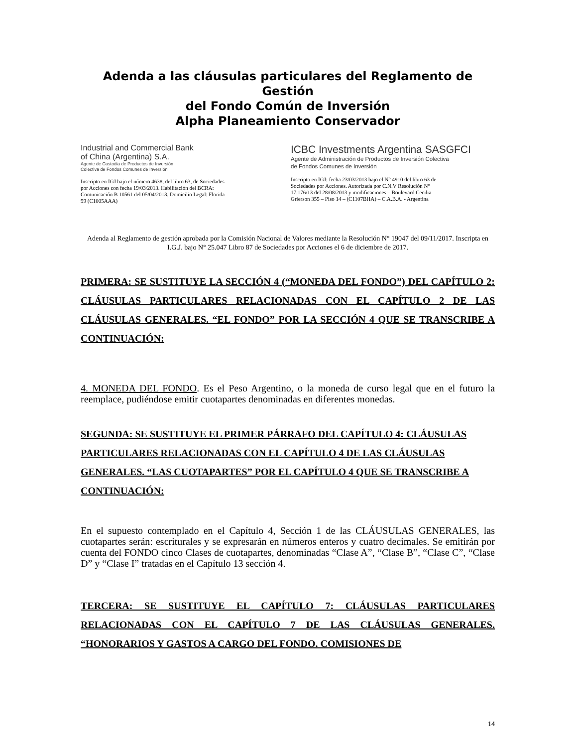Adenda a las cláusulas particulares del Reglamento de Gestión
del Fondo Común de Inversión
Alpha Planeamiento Conservador
Industrial and Commercial Bank
of China (Argentina) S.A.
Agente de Custodia de Productos de Inversión
Colectiva de Fondos Comunes de Inversión
Inscripto en IGJ bajo el número 4638, del libro 63, de Sociedades por Acciones con fecha 19/03/2013. Habilitación del BCRA: Comunicación B 10561 del 05/04/2013. Domicilio Legal: Florida 99 (C1005AAA)
ICBC Investments Argentina SASGFCI
Agente de Administración de Productos de Inversión Colectiva
de Fondos Comunes de Inversión
Inscripto en IGJ: fecha 23/03/2013 bajo el N° 4910 del libro 63 de Sociedades por Acciones. Autorizada por C.N.V Resolución N° 17.176/13 del 28/08/2013 y modificaciones – Boulevard Cecilia Grierson 355 – Piso 14 – (C1107BHA) – C.A.B.A. - Argentina
Adenda al Reglamento de gestión aprobada por la Comisión Nacional de Valores mediante la Resolución N° 19047 del 09/11/2017. Inscripta en I.G.J. bajo N° 25.047 Libro 87 de Sociedades por Acciones el 6 de diciembre de 2017.
PRIMERA: SE SUSTITUYE LA SECCIÓN 4 (“MONEDA DEL FONDO”) DEL CAPÍTULO 2: CLÁUSULAS PARTICULARES RELACIONADAS CON EL CAPÍTULO 2 DE LAS CLÁUSULAS GENERALES. “EL FONDO” POR LA SECCIÓN 4 QUE SE TRANSCRIBE A CONTINUACIÓN:
4. MONEDA DEL FONDO. Es el Peso Argentino, o la moneda de curso legal que en el futuro la reemplace, pudiéndose emitir cuotapartes denominadas en diferentes monedas.
SEGUNDA: SE SUSTITUYE EL PRIMER PÁRRAFO DEL CAPÍTULO 4: CLÁUSULAS PARTICULARES RELACIONADAS CON EL CAPÍTULO 4 DE LAS CLÁUSULAS GENERALES. “LAS CUOTAPARTES” POR EL CAPÍTULO 4 QUE SE TRANSCRIBE A CONTINUACIÓN:
En el supuesto contemplado en el Capítulo 4, Sección 1 de las CLÁUSULAS GENERALES, las cuotapartes serán: escriturales y se expresarán en números enteros y cuatro decimales. Se emitirán por cuenta del FONDO cinco Clases de cuotapartes, denominadas “Clase A”, “Clase B”, “Clase C”, “Clase D” y “Clase I” tratadas en el Capítulo 13 sección 4.
TERCERA: SE SUSTITUYE EL CAPÍTULO 7: CLÁUSULAS PARTICULARES RELACIONADAS CON EL CAPÍTULO 7 DE LAS CLÁUSULAS GENERALES. “HONORARIOS Y GASTOS A CARGO DEL FONDO. COMISIONES DE
14